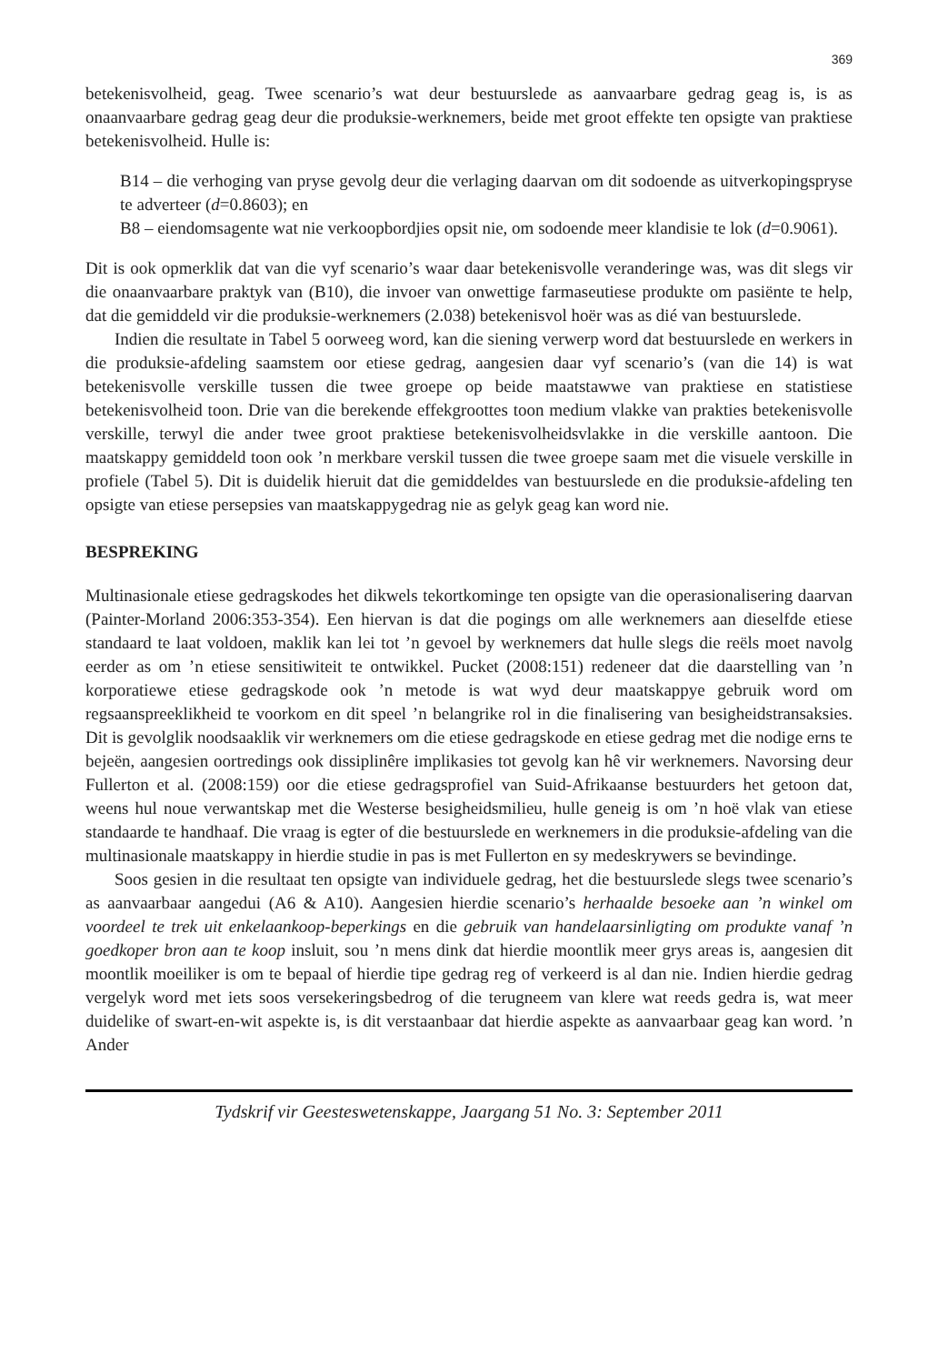369
betekenisvolheid, geag. Twee scenario’s wat deur bestuurslede as aanvaarbare gedrag geag is, is as onaanvaarbare gedrag geag deur die produksie-werknemers, beide met groot effekte ten opsigte van praktiese betekenisvolheid. Hulle is:
B14 – die verhoging van pryse gevolg deur die verlaging daarvan om dit sodoende as uitverkopingspryse te adverteer (d=0.8603); en
B8 – eiendomsagente wat nie verkoopbordjies opsit nie, om sodoende meer klandisie te lok (d=0.9061).
Dit is ook opmerklik dat van die vyf scenario’s waar daar betekenisvolle veranderinge was, was dit slegs vir die onaanvaarbare praktyk van (B10), die invoer van onwettige farmaseutiese produkte om pasiënte te help, dat die gemiddeld vir die produksie-werknemers (2.038) betekenisvol hoër was as dié van bestuurslede.
Indien die resultate in Tabel 5 oorweeg word, kan die siening verwerp word dat bestuurslede en werkers in die produksie-afdeling saamstem oor etiese gedrag, aangesien daar vyf scenario’s (van die 14) is wat betekenisvolle verskille tussen die twee groepe op beide maatstawwe van praktiese en statistiese betekenisvolheid toon. Drie van die berekende effekgroottes toon medium vlakke van prakties betekenisvolle verskille, terwyl die ander twee groot praktiese betekenisvolheidsvlakke in die verskille aantoon. Die maatskappy gemiddeld toon ook ’n merkbare verskil tussen die twee groepe saam met die visuele verskille in profiele (Tabel 5). Dit is duidelik hieruit dat die gemiddeldes van bestuurslede en die produksie-afdeling ten opsigte van etiese persepsies van maatskappygedrag nie as gelyk geag kan word nie.
BESPREKING
Multinasionale etiese gedragskodes het dikwels tekortkominge ten opsigte van die operasionalisering daarvan (Painter-Morland 2006:353-354). Een hiervan is dat die pogings om alle werknemers aan dieselfde etiese standaard te laat voldoen, maklik kan lei tot ’n gevoel by werknemers dat hulle slegs die reëls moet navolg eerder as om ’n etiese sensitiwiteit te ontwikkel. Pucket (2008:151) redeneer dat die daarstelling van ’n korporatiewe etiese gedragskode ook ’n metode is wat wyd deur maatskappye gebruik word om regsaanspreeklikheid te voorkom en dit speel ’n belangrike rol in die finalisering van besigheidstransaksies. Dit is gevolglik noodsaaklik vir werknemers om die etiese gedragskode en etiese gedrag met die nodige erns te bejeën, aangesien oortredings ook dissiplinêre implikasies tot gevolg kan hê vir werknemers. Navorsing deur Fullerton et al. (2008:159) oor die etiese gedragsprofiel van Suid-Afrikaanse bestuurders het getoon dat, weens hul noue verwantskap met die Westerse besigheidsmilieu, hulle geneig is om ’n hoë vlak van etiese standaarde te handhaaf. Die vraag is egter of die bestuurslede en werknemers in die produksie-afdeling van die multinasionale maatskappy in hierdie studie in pas is met Fullerton en sy medeskrywers se bevindinge.
Soos gesien in die resultaat ten opsigte van individuele gedrag, het die bestuurslede slegs twee scenario’s as aanvaarbaar aangedui (A6 & A10). Aangesien hierdie scenario’s herhaalde besoeke aan ’n winkel om voordeel te trek uit enkelaankoop-beperkings en die gebruik van handelaarsinligting om produkte vanaf ’n goedkoper bron aan te koop insluit, sou ’n mens dink dat hierdie moontlik meer grys areas is, aangesien dit moontlik moeiliker is om te bepaal of hierdie tipe gedrag reg of verkeerd is al dan nie. Indien hierdie gedrag vergelyk word met iets soos versekeringsbedrog of die terugneem van klere wat reeds gedra is, wat meer duidelike of swart-en-wit aspekte is, is dit verstaanbaar dat hierdie aspekte as aanvaarbaar geag kan word. ’n Ander
Tydskrif vir Geesteswetenskappe, Jaargang 51 No. 3: September 2011